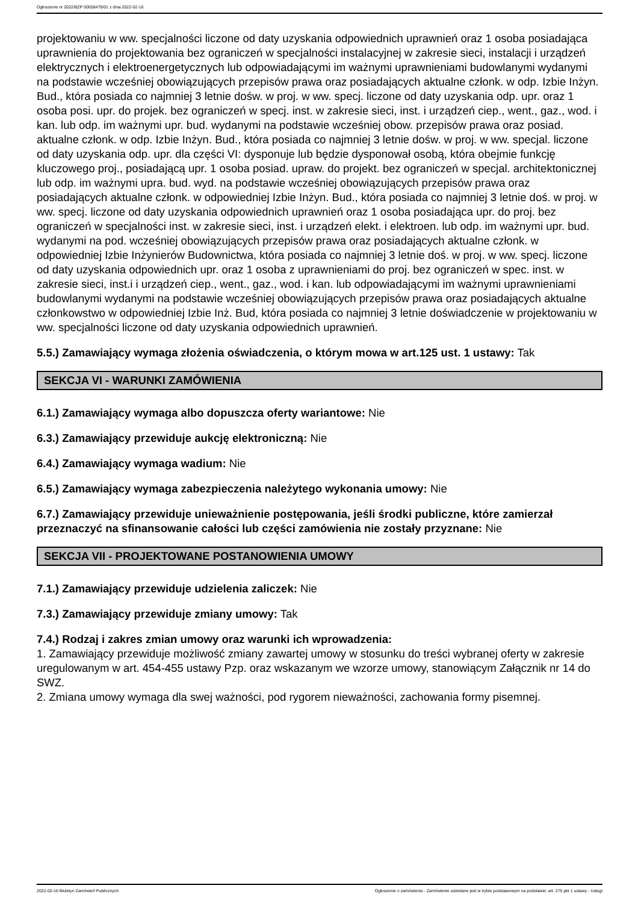Ogłoszenie nr 2022/BZP 00058479/01 z dnia 2022-02-16
projektowaniu w ww. specjalności liczone od daty uzyskania odpowiednich uprawnień oraz 1 osoba posiadająca uprawnienia do projektowania bez ograniczeń w specjalności instalacyjnej w zakresie sieci, instalacji i urządzeń elektrycznych i elektroenergetycznych lub odpowiadającymi im ważnymi uprawnieniami budowlanymi wydanymi na podstawie wcześniej obowiązujących przepisów prawa oraz posiadających aktualne członk. w odp. Izbie Inżyn. Bud., która posiada co najmniej 3 letnie dośw. w proj. w ww. specj. liczone od daty uzyskania odp. upr. oraz 1 osoba posi. upr. do projek. bez ograniczeń w specj. inst. w zakresie sieci, inst. i urządzeń ciep., went., gaz., wod. i kan. lub odp. im ważnymi upr. bud. wydanymi na podstawie wcześniej obow. przepisów prawa oraz posiad. aktualne członk. w odp. Izbie Inżyn. Bud., która posiada co najmniej 3 letnie dośw. w proj. w ww. specjal. liczone od daty uzyskania odp. upr. dla części VI: dysponuje lub będzie dysponował osobą, która obejmie funkcję kluczowego proj., posiadającą upr. 1 osoba posiad. upraw. do projekt. bez ograniczeń w specjal. architektonicznej lub odp. im ważnymi upra. bud. wyd. na podstawie wcześniej obowiązujących przepisów prawa oraz posiadających aktualne członk. w odpowiedniej Izbie Inżyn. Bud., która posiada co najmniej 3 letnie doś. w proj. w ww. specj. liczone od daty uzyskania odpowiednich uprawnień oraz 1 osoba posiadająca upr. do proj. bez ograniczeń w specjalności inst. w zakresie sieci, inst. i urządzeń elekt. i elektroen. lub odp. im ważnymi upr. bud. wydanymi na pod. wcześniej obowiązujących przepisów prawa oraz posiadających aktualne członk. w odpowiedniej Izbie Inżynierów Budownictwa, która posiada co najmniej 3 letnie doś. w proj. w ww. specj. liczone od daty uzyskania odpowiednich upr. oraz 1 osoba z uprawnieniami do proj. bez ograniczeń w spec. inst. w zakresie sieci, inst.i i urządzeń ciep., went., gaz., wod. i kan. lub odpowiadającymi im ważnymi uprawnieniami budowlanymi wydanymi na podstawie wcześniej obowiązujących przepisów prawa oraz posiadających aktualne członkowstwo w odpowiedniej Izbie Inż. Bud, która posiada co najmniej 3 letnie doświadczenie w projektowaniu w ww. specjalności liczone od daty uzyskania odpowiednich uprawnień.
5.5.) Zamawiający wymaga złożenia oświadczenia, o którym mowa w art.125 ust. 1 ustawy: Tak
SEKCJA VI - WARUNKI ZAMÓWIENIA
6.1.) Zamawiający wymaga albo dopuszcza oferty wariantowe: Nie
6.3.) Zamawiający przewiduje aukcję elektroniczną: Nie
6.4.) Zamawiający wymaga wadium: Nie
6.5.) Zamawiający wymaga zabezpieczenia należytego wykonania umowy: Nie
6.7.) Zamawiający przewiduje unieważnienie postępowania, jeśli środki publiczne, które zamierzał przeznaczyć na sfinansowanie całości lub części zamówienia nie zostały przyznane: Nie
SEKCJA VII - PROJEKTOWANE POSTANOWIENIA UMOWY
7.1.) Zamawiający przewiduje udzielenia zaliczek: Nie
7.3.) Zamawiający przewiduje zmiany umowy: Tak
7.4.) Rodzaj i zakres zmian umowy oraz warunki ich wprowadzenia:
1. Zamawiający przewiduje możliwość zmiany zawartej umowy w stosunku do treści wybranej oferty w zakresie uregulowanym w art. 454-455 ustawy Pzp. oraz wskazanym we wzorze umowy, stanowiącym Załącznik nr 14 do SWZ.
2. Zmiana umowy wymaga dla swej ważności, pod rygorem nieważności, zachowania formy pisemnej.
2022-02-16 Biuletyn Zamówień Publicznych Ogłoszenie o zamówieniu - Zamówienie udzielane jest w trybie podstawowym na podstawie: art. 275 pkt 1 ustawy - Usługi